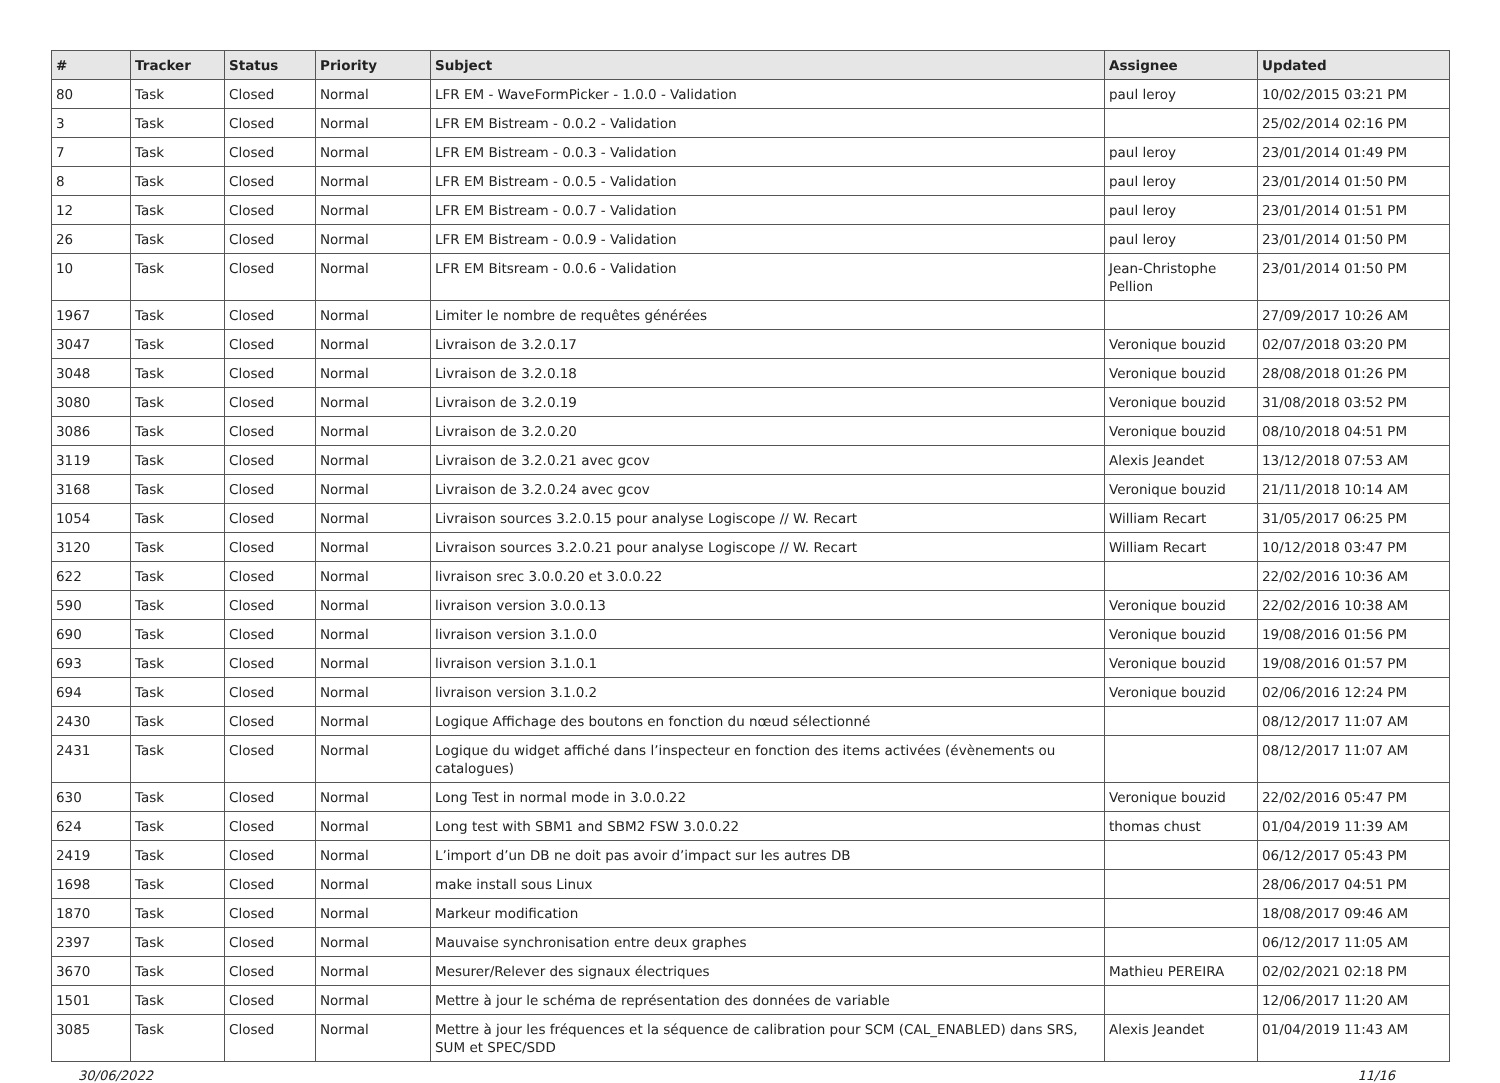| # | Tracker | Status | Priority | Subject | Assignee | Updated |
| --- | --- | --- | --- | --- | --- | --- |
| 80 | Task | Closed | Normal | LFR EM - WaveFormPicker - 1.0.0 - Validation | paul leroy | 10/02/2015 03:21 PM |
| 3 | Task | Closed | Normal | LFR EM Bistream - 0.0.2 - Validation | | 25/02/2014 02:16 PM |
| 7 | Task | Closed | Normal | LFR EM Bistream - 0.0.3 - Validation | paul leroy | 23/01/2014 01:49 PM |
| 8 | Task | Closed | Normal | LFR EM Bistream - 0.0.5 - Validation | paul leroy | 23/01/2014 01:50 PM |
| 12 | Task | Closed | Normal | LFR EM Bistream - 0.0.7 - Validation | paul leroy | 23/01/2014 01:51 PM |
| 26 | Task | Closed | Normal | LFR EM Bistream - 0.0.9 - Validation | paul leroy | 23/01/2014 01:50 PM |
| 10 | Task | Closed | Normal | LFR EM Bitsream - 0.0.6 - Validation | Jean-Christophe Pellion | 23/01/2014 01:50 PM |
| 1967 | Task | Closed | Normal | Limiter le nombre de requêtes générées | | 27/09/2017 10:26 AM |
| 3047 | Task | Closed | Normal | Livraison de 3.2.0.17 | Veronique bouzid | 02/07/2018 03:20 PM |
| 3048 | Task | Closed | Normal | Livraison de 3.2.0.18 | Veronique bouzid | 28/08/2018 01:26 PM |
| 3080 | Task | Closed | Normal | Livraison de 3.2.0.19 | Veronique bouzid | 31/08/2018 03:52 PM |
| 3086 | Task | Closed | Normal | Livraison de 3.2.0.20 | Veronique bouzid | 08/10/2018 04:51 PM |
| 3119 | Task | Closed | Normal | Livraison de 3.2.0.21 avec gcov | Alexis Jeandet | 13/12/2018 07:53 AM |
| 3168 | Task | Closed | Normal | Livraison de 3.2.0.24 avec gcov | Veronique bouzid | 21/11/2018 10:14 AM |
| 1054 | Task | Closed | Normal | Livraison sources 3.2.0.15 pour analyse Logiscope // W. Recart | William Recart | 31/05/2017 06:25 PM |
| 3120 | Task | Closed | Normal | Livraison sources 3.2.0.21 pour analyse Logiscope // W. Recart | William Recart | 10/12/2018 03:47 PM |
| 622 | Task | Closed | Normal | livraison srec 3.0.0.20 et 3.0.0.22 | | 22/02/2016 10:36 AM |
| 590 | Task | Closed | Normal | livraison version 3.0.0.13 | Veronique bouzid | 22/02/2016 10:38 AM |
| 690 | Task | Closed | Normal | livraison version 3.1.0.0 | Veronique bouzid | 19/08/2016 01:56 PM |
| 693 | Task | Closed | Normal | livraison version 3.1.0.1 | Veronique bouzid | 19/08/2016 01:57 PM |
| 694 | Task | Closed | Normal | livraison version 3.1.0.2 | Veronique bouzid | 02/06/2016 12:24 PM |
| 2430 | Task | Closed | Normal | Logique Affichage des boutons en fonction du nœud sélectionné | | 08/12/2017 11:07 AM |
| 2431 | Task | Closed | Normal | Logique du widget affiché dans l’inspecteur en fonction des items activées (évènements ou catalogues) | | 08/12/2017 11:07 AM |
| 630 | Task | Closed | Normal | Long Test in normal mode in 3.0.0.22 | Veronique bouzid | 22/02/2016 05:47 PM |
| 624 | Task | Closed | Normal | Long test with SBM1 and SBM2 FSW 3.0.0.22 | thomas chust | 01/04/2019 11:39 AM |
| 2419 | Task | Closed | Normal | L’import d’un DB ne doit pas avoir d’impact sur les autres DB | | 06/12/2017 05:43 PM |
| 1698 | Task | Closed | Normal | make install sous Linux | | 28/06/2017 04:51 PM |
| 1870 | Task | Closed | Normal | Markeur modification | | 18/08/2017 09:46 AM |
| 2397 | Task | Closed | Normal | Mauvaise synchronisation entre deux graphes | | 06/12/2017 11:05 AM |
| 3670 | Task | Closed | Normal | Mesurer/Relever des signaux électriques | Mathieu PEREIRA | 02/02/2021 02:18 PM |
| 1501 | Task | Closed | Normal | Mettre à jour le schéma de représentation des données de variable | | 12/06/2017 11:20 AM |
| 3085 | Task | Closed | Normal | Mettre à jour les fréquences et la séquence de calibration pour SCM (CAL_ENABLED) dans SRS, SUM et SPEC/SDD | Alexis Jeandet | 01/04/2019 11:43 AM |
30/06/2022 11/16